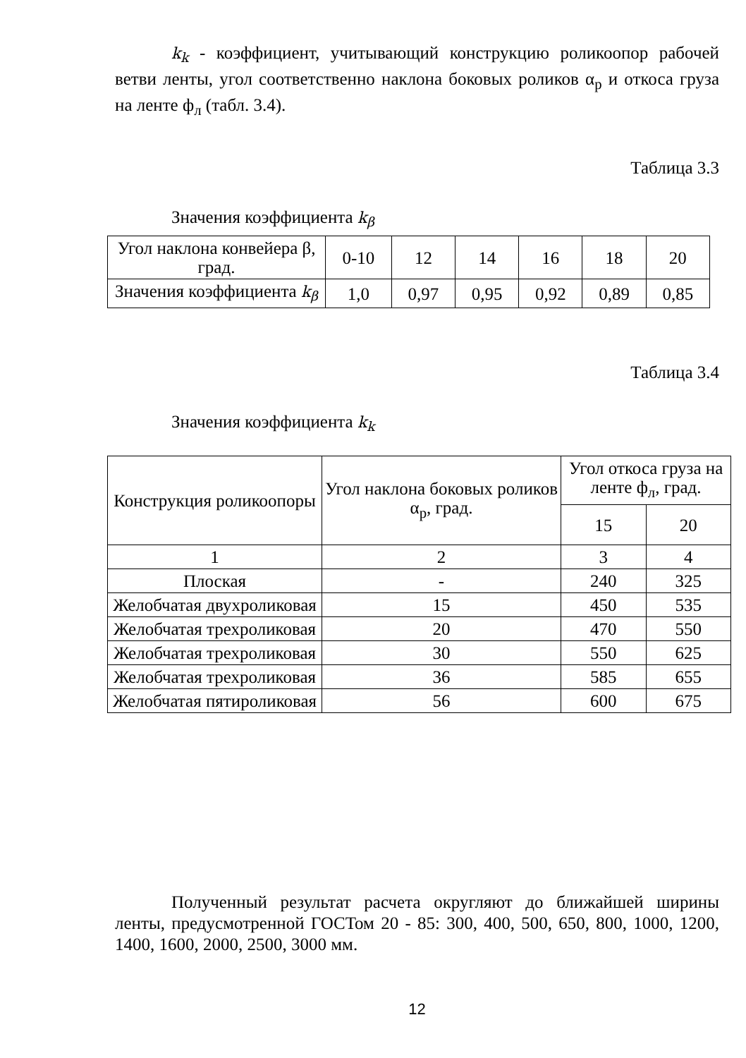k<sub>k</sub> - коэффициент, учитывающий конструкцию роликоопор рабочей ветви ленты, угол соответственно наклона боковых роликов α<sub>р</sub> и откоса груза на ленте ф<sub>л</sub> (табл. 3.4).
Таблица 3.3
Значения коэффициента k<sub>β</sub>
| Угол наклона конвейера β, град. | 0-10 | 12 | 14 | 16 | 18 | 20 |
| Значения коэффициента k<sub>β</sub> | 1,0 | 0,97 | 0,95 | 0,92 | 0,89 | 0,85 |
Таблица 3.4
Значения коэффициента k<sub>k</sub>
| Конструкция роликоопоры | Угол наклона боковых роликов α<sub>р</sub>, град. | Угол откоса груза на ленте ф<sub>л</sub>, град. | |
| | | 15 | 20 |
| 1 | 2 | 3 | 4 |
| Плоская | - | 240 | 325 |
| Желобчатая двухроликовая | 15 | 450 | 535 |
| Желобчатая трехроликовая | 20 | 470 | 550 |
| Желобчатая трехроликовая | 30 | 550 | 625 |
| Желобчатая трехроликовая | 36 | 585 | 655 |
| Желобчатая пятироликовая | 56 | 600 | 675 |
Полученный результат расчета округляют до ближайшей ширины ленты, предусмотренной ГОСТом 20 - 85: 300, 400, 500, 650, 800, 1000, 1200, 1400, 1600, 2000, 2500, 3000 мм.
12